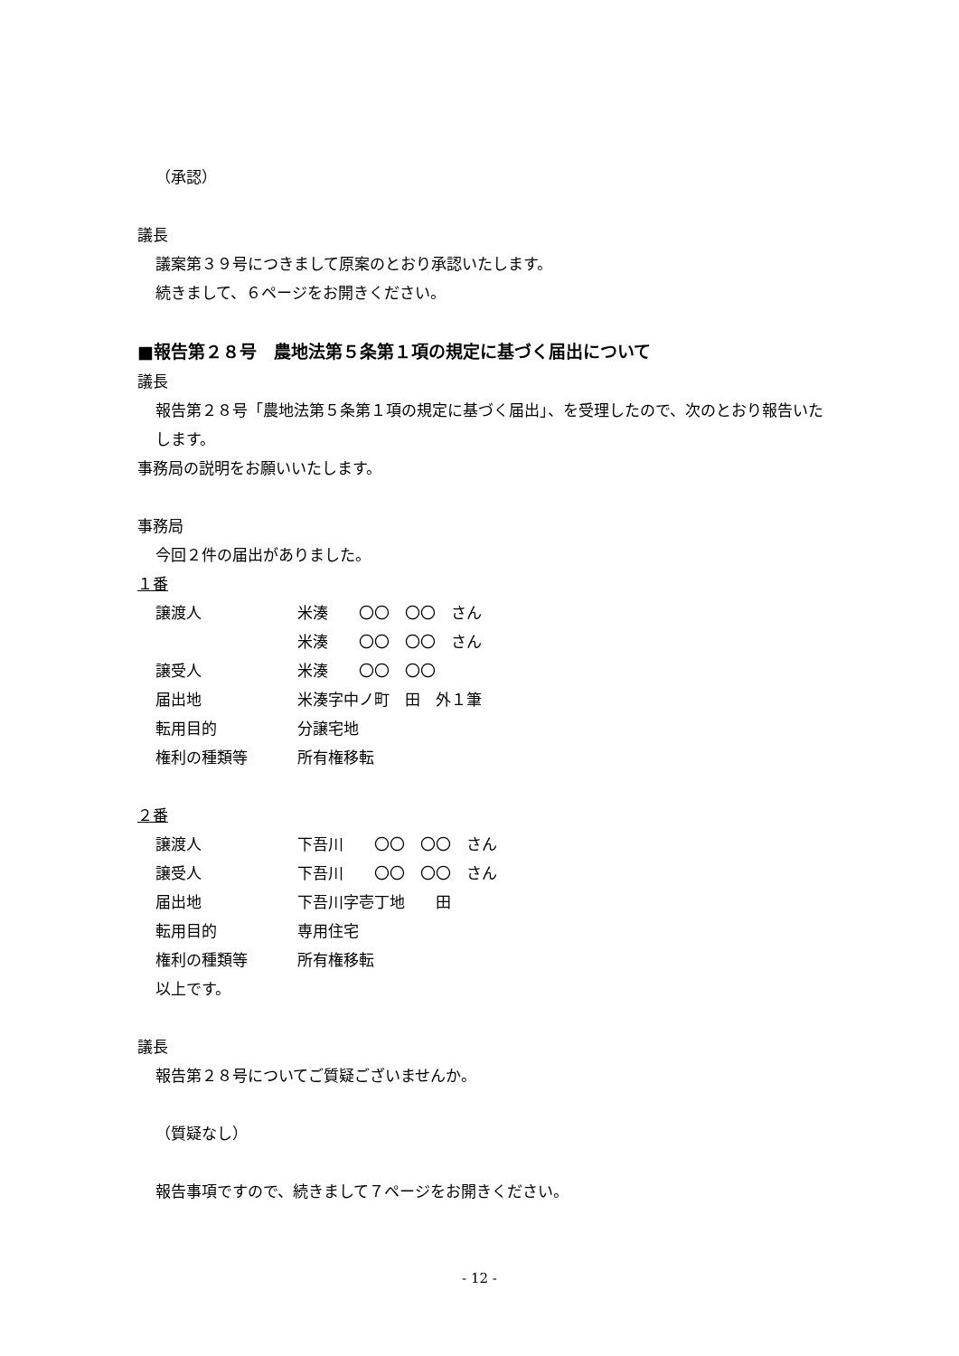（承認）
議長
議案第３９号につきまして原案のとおり承認いたします。
続きまして、６ページをお開きください。
■報告第２８号　農地法第５条第１項の規定に基づく届出について
議長
報告第２８号「農地法第５条第１項の規定に基づく届出」、を受理したので、次のとおり報告いたします。
事務局の説明をお願いいたします。
事務局
今回２件の届出がありました。
１番
| 譲渡人 | 米湊 〇〇 〇〇 さん |
| | 米湊 〇〇 〇〇 さん |
| 譲受人 | 米湊 〇〇 〇〇 |
| 届出地 | 米湊字中ノ町 田 外１筆 |
| 転用目的 | 分譲宅地 |
| 権利の種類等 | 所有権移転 |
２番
| 譲渡人 | 下吾川 〇〇 〇〇 さん |
| 譲受人 | 下吾川 〇〇 〇〇 さん |
| 届出地 | 下吾川字壱丁地 田 |
| 転用目的 | 専用住宅 |
| 権利の種類等 | 所有権移転 |
以上です。
議長
報告第２８号についてご質疑ございませんか。
（質疑なし）
報告事項ですので、続きまして７ページをお開きください。
- 12 -